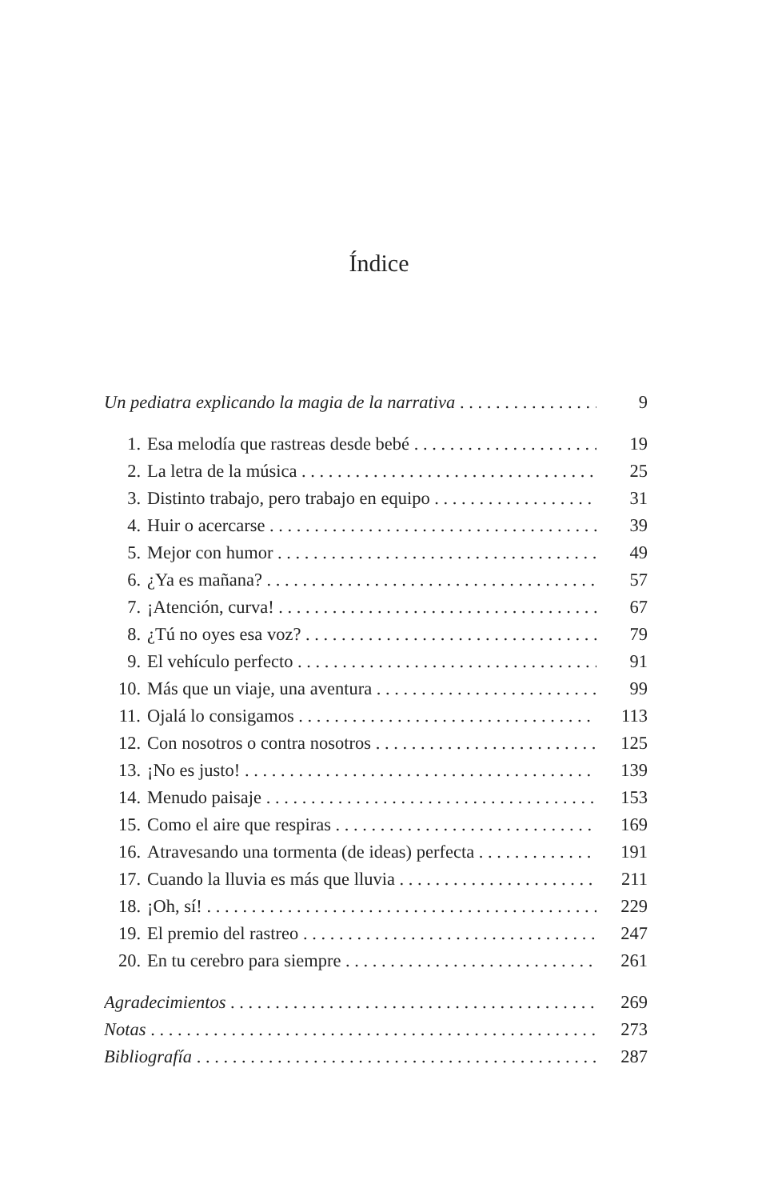Índice
Un pediatra explicando la magia de la narrativa 9
1. Esa melodía que rastreas desde bebé 19
2. La letra de la música 25
3. Distinto trabajo, pero trabajo en equipo 31
4. Huir o acercarse 39
5. Mejor con humor 49
6. ¿Ya es mañana? 57
7. ¡Atención, curva! 67
8. ¿Tú no oyes esa voz? 79
9. El vehículo perfecto 91
10. Más que un viaje, una aventura 99
11. Ojalá lo consigamos 113
12. Con nosotros o contra nosotros 125
13. ¡No es justo! 139
14. Menudo paisaje 153
15. Como el aire que respiras 169
16. Atravesando una tormenta (de ideas) perfecta 191
17. Cuando la lluvia es más que lluvia 211
18. ¡Oh, sí! 229
19. El premio del rastreo 247
20. En tu cerebro para siempre 261
Agradecimientos 269
Notas 273
Bibliografía 287